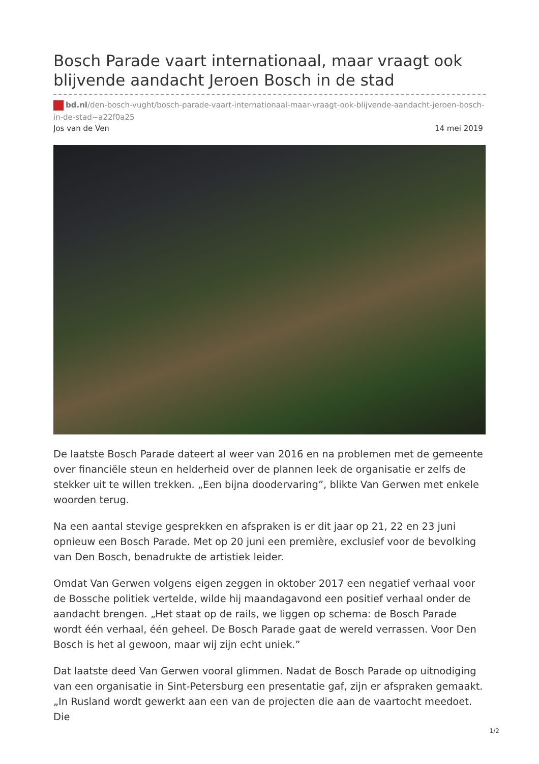Bosch Parade vaart internationaal, maar vraagt ook blijvende aandacht Jeroen Bosch in de stad
bd.nl/den-bosch-vught/bosch-parade-vaart-internationaal-maar-vraagt-ook-blijvende-aandacht-jeroen-bosch-in-de-stad~a22f0a25
Jos van de Ven 14 mei 2019
De laatste Bosch Parade dateert al weer van 2016 en na problemen met de gemeente over financiële steun en helderheid over de plannen leek de organisatie er zelfs de stekker uit te willen trekken. „Een bijna doodervaring”, blikte Van Gerwen met enkele woorden terug.
Na een aantal stevige gesprekken en afspraken is er dit jaar op 21, 22 en 23 juni opnieuw een Bosch Parade. Met op 20 juni een première, exclusief voor de bevolking van Den Bosch, benadrukte de artistiek leider.
Omdat Van Gerwen volgens eigen zeggen in oktober 2017 een negatief verhaal voor de Bossche politiek vertelde, wilde hij maandagavond een positief verhaal onder de aandacht brengen. „Het staat op de rails, we liggen op schema: de Bosch Parade wordt één verhaal, één geheel. De Bosch Parade gaat de wereld verrassen. Voor Den Bosch is het al gewoon, maar wij zijn echt uniek.”
Dat laatste deed Van Gerwen vooral glimmen. Nadat de Bosch Parade op uitnodiging van een organisatie in Sint-Petersburg een presentatie gaf, zijn er afspraken gemaakt. „In Rusland wordt gewerkt aan een van de projecten die aan de vaartocht meedoet. Die
1/2